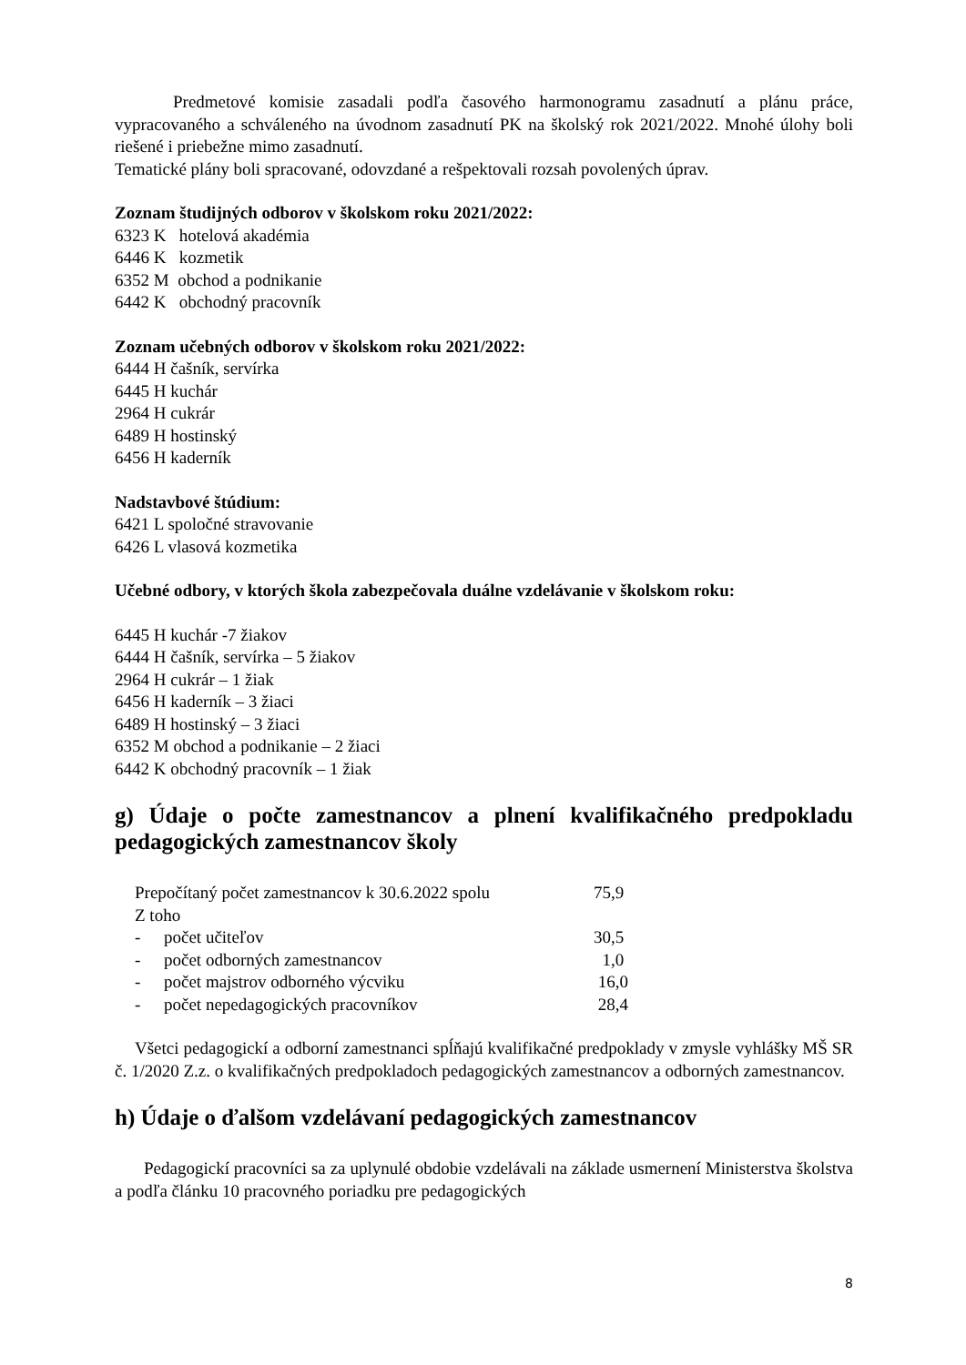Predmetové komisie zasadali podľa časového harmonogramu zasadnutí a plánu práce, vypracovaného a schváleného na úvodnom zasadnutí PK na školský rok 2021/2022. Mnohé úlohy boli riešené i priebežne mimo zasadnutí.
Tematické plány boli spracované, odovzdané a rešpektovali rozsah povolených úprav.
Zoznam študijných odborov v školskom roku 2021/2022:
6323 K hotelová akadémia
6446 K kozmetik
6352 M obchod a podnikanie
6442 K obchodný pracovník
Zoznam učebných odborov v školskom roku 2021/2022:
6444 H čašník, servírka
6445 H kuchár
2964 H cukrár
6489 H hostinský
6456 H kaderník
Nadstavbové štúdium:
6421 L spoločné stravovanie
6426 L vlasová kozmetika
Učebné odbory, v ktorých škola zabezpečovala duálne vzdelávanie v školskom roku:
6445 H kuchár -7 žiakov
6444 H čašník, servírka – 5 žiakov
2964 H cukrár – 1 žiak
6456 H kaderník – 3 žiaci
6489 H hostinský – 3 žiaci
6352 M obchod a podnikanie – 2 žiaci
6442 K obchodný pracovník – 1 žiak
g) Údaje o počte zamestnancov a plnení kvalifikačného predpokladu pedagogických zamestnancov školy
| Prepočítaný počet zamestnancov k 30.6.2022 spolu | | 75,9 |
| Z toho | | |
| - | počet učiteľov | 30,5 |
| - | počet odborných zamestnancov | 1,0 |
| - | počet majstrov odborného výcviku | 16,0 |
| - | počet nepedagogických pracovníkov | 28,4 |
Všetci pedagogickí a odborní zamestnanci spĺňajú kvalifikačné predpoklady v zmysle vyhlášky MŠ SR č. 1/2020 Z.z. o kvalifikačných predpokladoch pedagogických zamestnancov a odborných zamestnancov.
h) Údaje o ďalšom vzdelávaní pedagogických zamestnancov
Pedagogickí pracovníci sa za uplynulé obdobie vzdelávali na základe usmernení Ministerstva školstva a podľa článku 10 pracovného poriadku pre pedagogických
8